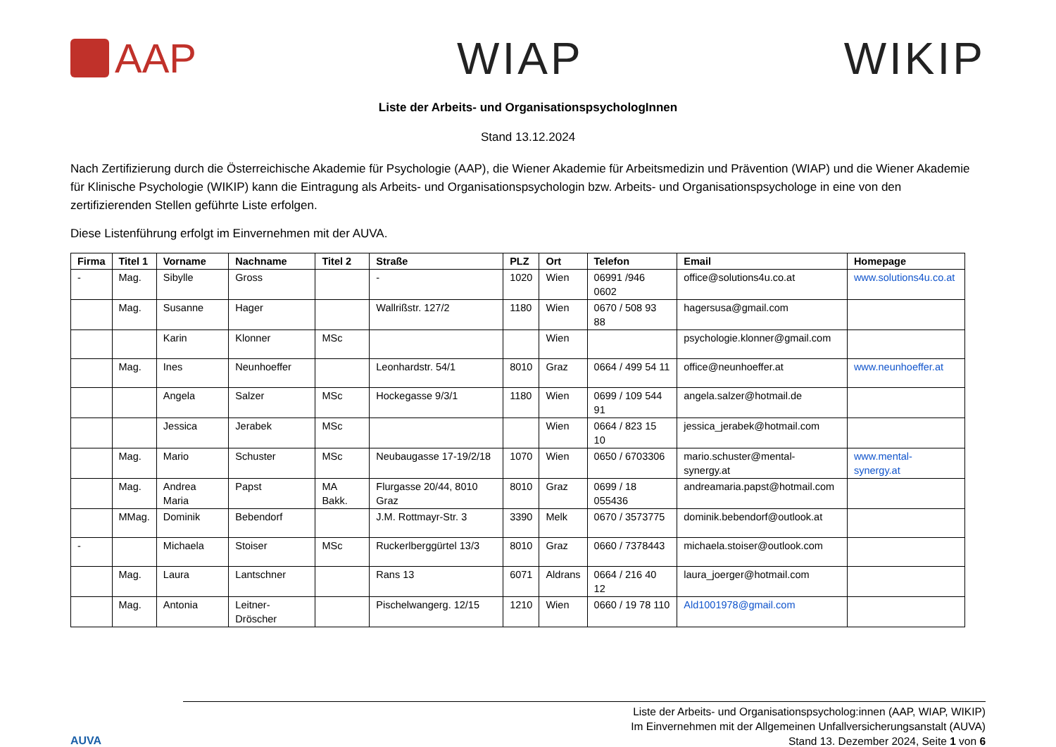AAP WIAP WIKIP
Liste der Arbeits- und OrganisationspsychologInnen
Stand 13.12.2024
Nach Zertifizierung durch die Österreichische Akademie für Psychologie (AAP), die Wiener Akademie für Arbeitsmedizin und Prävention (WIAP) und die Wiener Akademie für Klinische Psychologie (WIKIP) kann die Eintragung als Arbeits- und Organisationspsychologin bzw. Arbeits- und Organisationspsychologe in eine von den zertifizierenden Stellen geführte Liste erfolgen.
Diese Listenführung erfolgt im Einvernehmen mit der AUVA.
| Firma | Titel 1 | Vorname | Nachname | Titel 2 | Straße | PLZ | Ort | Telefon | Email | Homepage |
| --- | --- | --- | --- | --- | --- | --- | --- | --- | --- | --- |
| - | Mag. | Sibylle | Gross | | - | 1020 | Wien | 06991 /946 0602 | office@solutions4u.co.at | www.solutions4u.co.at |
| | Mag. | Susanne | Hager | | Wallrißstr. 127/2 | 1180 | Wien | 0670 / 508 93 88 | hagersusa@gmail.com | |
| | | Karin | Klonner | MSc | | | Wien | | psychologie.klonner@gmail.com | |
| | Mag. | Ines | Neunhoeffer | | Leonhardstr. 54/1 | 8010 | Graz | 0664 / 499 54 11 | office@neunhoeffer.at | www.neunhoeffer.at |
| | | Angela | Salzer | MSc | Hockegasse 9/3/1 | 1180 | Wien | 0699 / 109 544 91 | angela.salzer@hotmail.de | |
| | | Jessica | Jerabek | MSc | | | Wien | 0664 / 823 15 10 | jessica_jerabek@hotmail.com | |
| | Mag. | Mario | Schuster | MSc | Neubaugasse 17-19/2/18 | 1070 | Wien | 0650 / 6703306 | mario.schuster@mental-synergy.at | www.mental-synergy.at |
| | Mag. | Andrea Maria | Papst | MA Bakk. | Flurgasse 20/44, 8010 Graz | 8010 | Graz | 0699 / 18 055436 | andreamaria.papst@hotmail.com | |
| | MMag. | Dominik | Bebendorf | | J.M. Rottmayr-Str. 3 | 3390 | Melk | 0670 / 3573775 | dominik.bebendorf@outlook.at | |
| - | | Michaela | Stoiser | MSc | Ruckerlberggürtel 13/3 | 8010 | Graz | 0660 / 7378443 | michaela.stoiser@outlook.com | |
| | Mag. | Laura | Lantschner | | Rans 13 | 6071 | Aldrans | 0664 / 216 40 12 | laura_joerger@hotmail.com | |
| | Mag. | Antonia | Leitner-Dröscher | | Pischelwangerg. 12/15 | 1210 | Wien | 0660 / 19 78 110 | Ald1001978@gmail.com | |
AUVA
Liste der Arbeits- und Organisationspsycholog:innen (AAP, WIAP, WIKIP)
Im Einvernehmen mit der Allgemeinen Unfallversicherungsanstalt (AUVA)
Stand 13. Dezember 2024, Seite 1 von 6